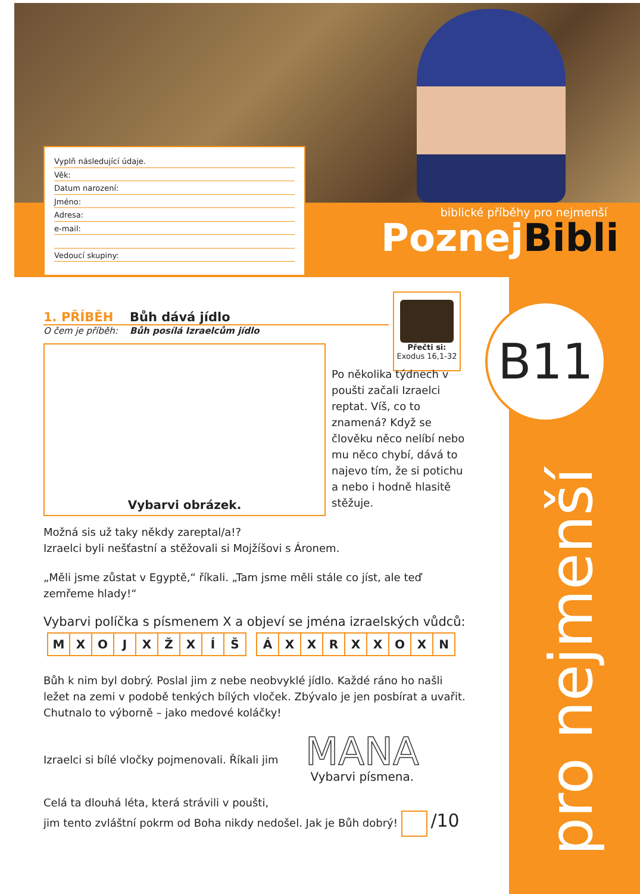Vyplň následující údaje.
Věk:
Datum narození:
Jméno:
Adresa:
e-mail:
Vedoucí skupiny:
biblické příběhy pro nejmenší
PoznejBibli
B11
pro nejmenší
Přečti si:
Exodus 16,1-32
1. PŘÍBĚH Bůh dává jídlo
O čem je příběh: Bůh posílá Izraelcům jídlo
Vybarvi obrázek.
Po několika týdnech v poušti začali Izraelci reptat. Víš, co to znamená? Když se člověku něco nelíbí nebo mu něco chybí, dává to najevo tím, že si potichu a nebo i hodně hlasitě stěžuje.
Možná sis už taky někdy zareptal/a!?
Izraelci byli nešťastní a stěžovali si Mojžíšovi s Áronem.
„Měli jsme zůstat v Egyptě,“ říkali. „Tam jsme měli stále co jíst, ale teď zemřeme hlady!“
Vybarvi políčka s písmenem X a objeví se jména izraelských vůdců:
| M | X | O | J | X | Ž | X | Í | Š |
| Á | X | X | R | X | X | O | X | N |
Bůh k nim byl dobrý. Poslal jim z nebe neobvyklé jídlo. Každé ráno ho našli ležet na zemi v podobě tenkých bílých vloček. Zbývalo je jen posbírat a uvařit. Chutnalo to výborně – jako medové koláčky!
Izraelci si bílé vločky pojmenovali. Říkali jim
MANA
Vybarvi písmena.
Celá ta dlouhá léta, která strávili v poušti,
jim tento zvláštní pokrm od Boha nikdy nedošel. Jak je Bůh dobrý! /10